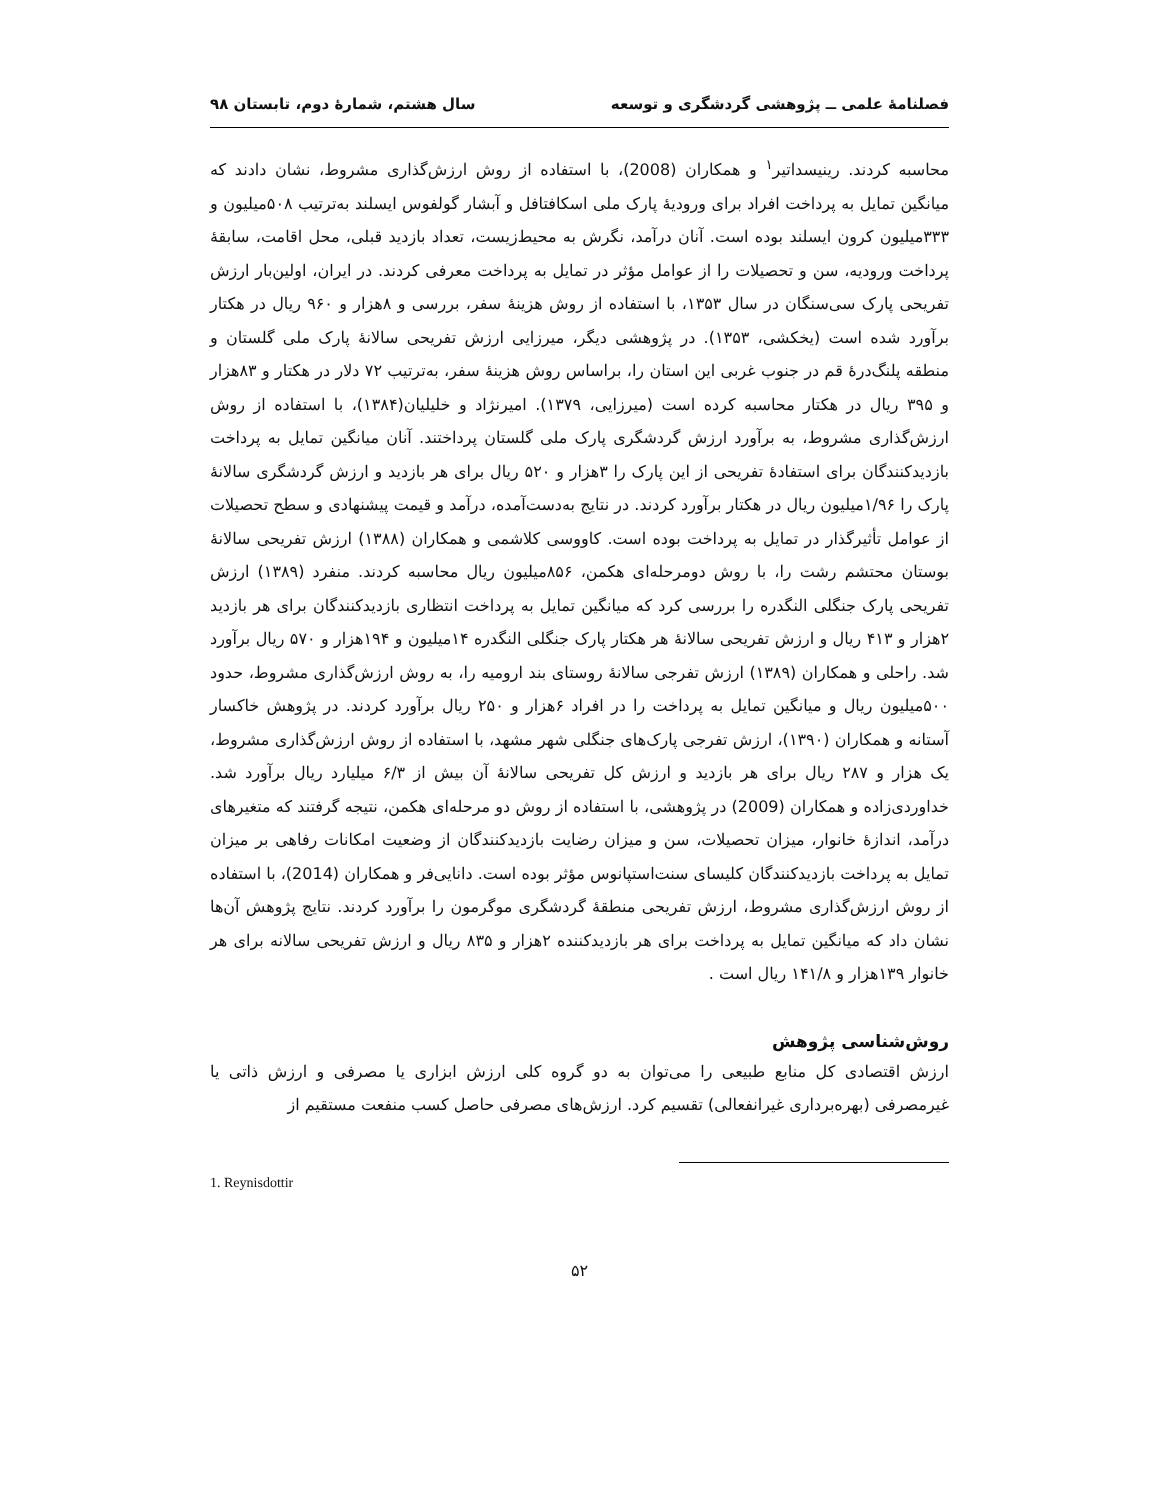فصلنامهٔ علمی ــ پژوهشی گردشگری و توسعه سال هشتم، شمارهٔ دوم، تابستان ۹۸
محاسبه کردند. رینیسداتیر<sup>۱</sup> و همکاران (2008)، با استفاده از روش ارزش‌گذاری مشروط، نشان دادند که میانگین تمایل به پرداخت افراد برای ورودیهٔ پارک ملی اسکافتافل و آبشار گولفوس ایسلند به‌ترتیب ۵۰۸میلیون و ۳۳۳میلیون کرون ایسلند بوده است. آنان درآمد، نگرش به محیط‌زیست، تعداد بازدید قبلی، محل اقامت، سابقهٔ پرداخت ورودیه، سن و تحصیلات را از عوامل مؤثر در تمایل به پرداخت معرفی کردند. در ایران، اولین‌بار ارزش تفریحی پارک سی‌سنگان در سال ۱۳۵۳، با استفاده از روش هزینهٔ سفر، بررسی و ۸هزار و ۹۶۰ ریال در هکتار برآورد شده است (یخکشی، ۱۳۵۳). در پژوهشی دیگر، میرزایی ارزش تفریحی سالانهٔ پارک ملی گلستان و منطقه پلنگ‌درهٔ قم در جنوب غربی این استان را، براساس روش هزینهٔ سفر، به‌ترتیب ۷۲ دلار در هکتار و ۸۳هزار و ۳۹۵ ریال در هکتار محاسبه کرده است (میرزایی، ۱۳۷۹). امیرنژاد و خلیلیان(۱۳۸۴)، با استفاده از روش ارزش‌گذاری مشروط، به برآورد ارزش گردشگری پارک ملی گلستان پرداختند. آنان میانگین تمایل به پرداخت بازدیدکنندگان برای استفادهٔ تفریحی از این پارک را ۳هزار و ۵۲۰ ریال برای هر بازدید و ارزش گردشگری سالانهٔ پارک را ۱/۹۶میلیون ریال در هکتار برآورد کردند. در نتایج به‌دست‌آمده، درآمد و قیمت پیشنهادی و سطح تحصیلات از عوامل تأثیرگذار در تمایل به پرداخت بوده است. کاووسی کلاشمی و همکاران (۱۳۸۸) ارزش تفریحی سالانهٔ بوستان محتشم رشت را، با روش دومرحله‌ای هکمن، ۸۵۶میلیون ریال محاسبه کردند. منفرد (۱۳۸۹) ارزش تفریحی پارک جنگلی النگدره را بررسی کرد که میانگین تمایل به پرداخت انتظاری بازدیدکنندگان برای هر بازدید ۲هزار و ۴۱۳ ریال و ارزش تفریحی سالانهٔ هر هکتار پارک جنگلی النگدره ۱۴میلیون و ۱۹۴هزار و ۵۷۰ ریال برآورد شد. راحلی و همکاران (۱۳۸۹) ارزش تفرجی سالانهٔ روستای بند ارومیه را، به روش ارزش‌گذاری مشروط، حدود ۵۰۰میلیون ریال و میانگین تمایل به پرداخت را در افراد ۶هزار و ۲۵۰ ریال برآورد کردند. در پژوهش خاکسار آستانه و همکاران (۱۳۹۰)، ارزش تفرجی پارک‌های جنگلی شهر مشهد، با استفاده از روش ارزش‌گذاری مشروط، یک هزار و ۲۸۷ ریال برای هر بازدید و ارزش کل تفریحی سالانهٔ آن بیش از ۶/۳ میلیارد ریال برآورد شد. خداوردی‌زاده و همکاران (2009) در پژوهشی، با استفاده از روش دو مرحله‌ای هکمن، نتیجه گرفتند که متغیرهای درآمد، اندازهٔ خانوار، میزان تحصیلات، سن و میزان رضایت بازدیدکنندگان از وضعیت امکانات رفاهی بر میزان تمایل به پرداخت بازدیدکنندگان کلیسای سنت‌استپانوس مؤثر بوده است. دانایی‌فر و همکاران (2014)، با استفاده از روش ارزش‌گذاری مشروط، ارزش تفریحی منطقهٔ گردشگری موگرمون را برآورد کردند. نتایج پژوهش آن‌ها نشان داد که میانگین تمایل به پرداخت برای هر بازدیدکننده ۲هزار و ۸۳۵ ریال و ارزش تفریحی سالانه برای هر خانوار ۱۳۹هزار و ۱۴۱/۸ ریال است .
روش‌شناسی پژوهش
ارزش اقتصادی کل منابع طبیعی را می‌توان به دو گروه کلی ارزش ابزاری یا مصرفی و ارزش ذاتی یا غیرمصرفی (بهره‌برداری غیرانفعالی) تقسیم کرد. ارزش‌های مصرفی حاصل کسب منفعت مستقیم از
1. Reynisdottir
۵۲